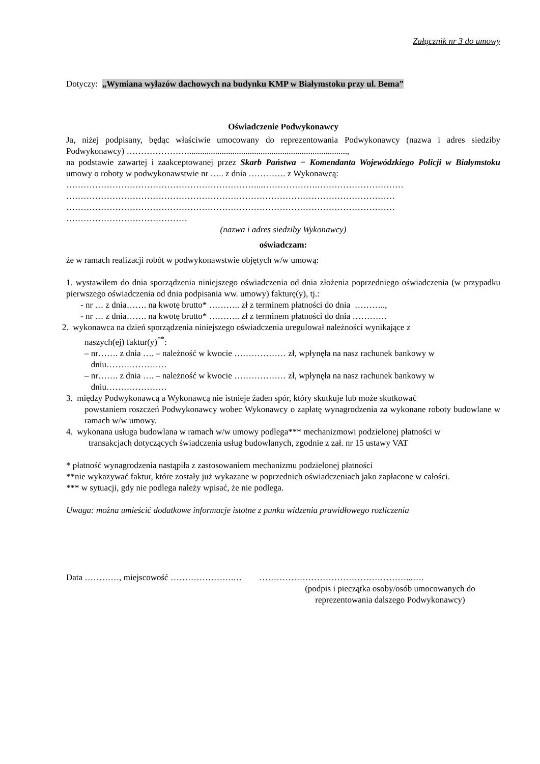Załącznik nr 3 do umowy
Dotyczy: „Wymiana wyłazów dachowych na budynku KMP w Białymstoku przy ul. Bema”
Oświadczenie Podwykonawcy
Ja, niżej podpisany, będąc właściwie umocowany do reprezentowania Podwykonawcy (nazwa i adres siedziby Podwykonawcy) …………………..........................................................................,
na podstawie zawartej i zaakceptowanej przez Skarb Państwa − Komendanta Wojewódzkiego Policji w Białymstoku umowy o roboty w podwykonawstwie nr ….. z dnia …………. z Wykonawcą:
…………………………………………………………...……………….…………………………
……………………………………………………………………………………………………
……………………………………………………………………………………………………
……………………………………
(nazwa i adres siedziby Wykonawcy)
oświadczam:
że w ramach realizacji robót w podwykonawstwie objętych w/w umową:
1. wystawiłem do dnia sporządzenia niniejszego oświadczenia od dnia złożenia poprzedniego oświadczenia (w przypadku pierwszego oświadczenia od dnia podpisania ww. umowy) fakturę(y), tj.:
- nr … z dnia……. na kwotę brutto* ……….. zł z terminem płatności do dnia ………..,
- nr … z dnia……. na kwotę brutto* ……….. zł z terminem płatności do dnia …………
2. wykonawca na dzień sporządzenia niniejszego oświadczenia uregulował należności wynikające z
naszych(ej) faktur(y)<sup>**</sup>:
– nr……. z dnia …. – należność w kwocie ……………… zł, wpłynęła na nasz rachunek bankowy w
dniu…………………
– nr……. z dnia …. – należność w kwocie ……………… zł, wpłynęła na nasz rachunek bankowy w
dniu…………………
3. między Podwykonawcą a Wykonawcą nie istnieje żaden spór, który skutkuje lub może skutkować
powstaniem roszczeń Podwykonawcy wobec Wykonawcy o zapłatę wynagrodzenia za wykonane roboty budowlane w ramach w/w umowy.
4. wykonana usługa budowlana w ramach w/w umowy podlega*** mechanizmowi podzielonej płatności w
transakcjach dotyczących świadczenia usług budowlanych, zgodnie z zał. nr 15 ustawy VAT
* płatność wynagrodzenia nastąpiła z zastosowaniem mechanizmu podzielonej płatności
**nie wykazywać faktur, które zostały już wykazane w poprzednich oświadczeniach jako zapłacone w całości.
*** w sytuacji, gdy nie podlega należy wpisać, że nie podlega.
Uwaga: można umieścić dodatkowe informacje istotne z punku widzenia prawidłowego rozliczenia
Data …………, miejscowość ………………….… ……………………………………………...….
(podpis i pieczątka osoby/osób umocowanych do reprezentowania dalszego Podwykonawcy)